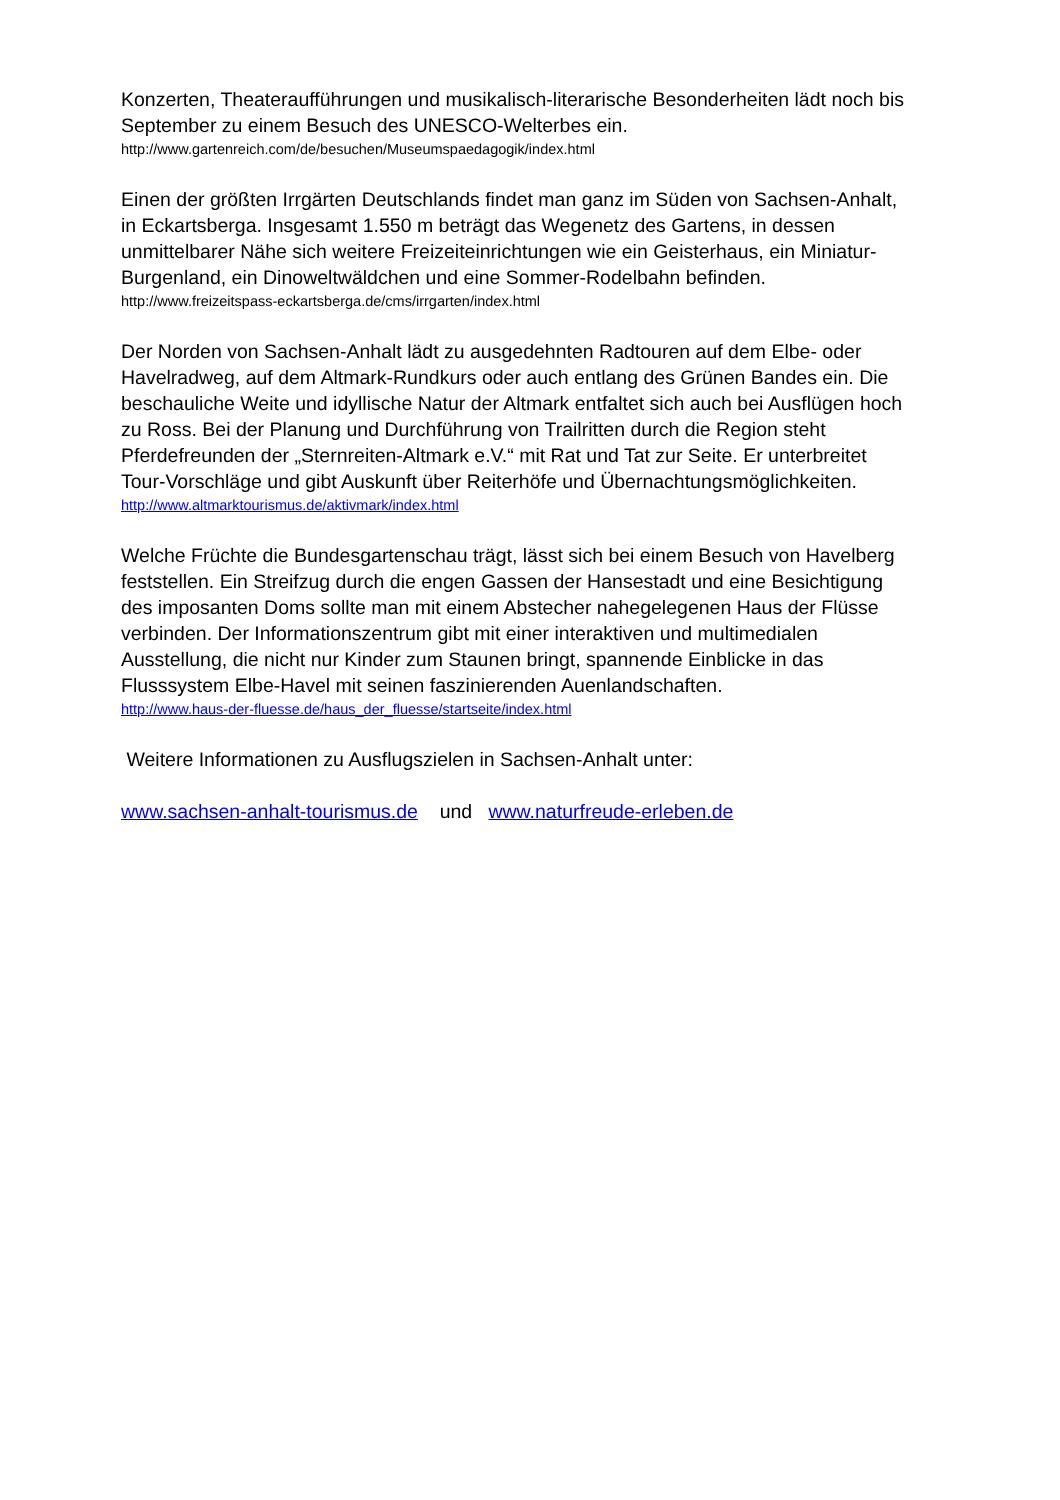Konzerten, Theateraufführungen und musikalisch-literarische Besonderheiten lädt noch bis September zu einem Besuch des UNESCO-Welterbes ein.
http://www.gartenreich.com/de/besuchen/Museumspaedagogik/index.html
Einen der größten Irrgärten Deutschlands findet man ganz im Süden von Sachsen-Anhalt, in Eckartsberga. Insgesamt 1.550 m beträgt das Wegenetz des Gartens, in dessen unmittelbarer Nähe sich weitere Freizeiteinrichtungen wie ein Geisterhaus, ein Miniatur-Burgenland, ein Dinoweltwäldchen und eine Sommer-Rodelbahn befinden.
http://www.freizeitspass-eckartsberga.de/cms/irrgarten/index.html
Der Norden von Sachsen-Anhalt lädt zu ausgedehnten Radtouren auf dem Elbe- oder Havelradweg, auf dem Altmark-Rundkurs oder auch entlang des Grünen Bandes ein. Die beschauliche Weite und idyllische Natur der Altmark entfaltet sich auch bei Ausflügen hoch zu Ross. Bei der Planung und Durchführung von Trailritten durch die Region steht Pferdefreunden der „Sternreiten-Altmark e.V.“ mit Rat und Tat zur Seite. Er unterbreitet Tour-Vorschläge und gibt Auskunft über Reiterhöfe und Übernachtungsmöglichkeiten.
http://www.altmarktourismus.de/aktivmark/index.html
Welche Früchte die Bundesgartenschau trägt, lässt sich bei einem Besuch von Havelberg feststellen. Ein Streifzug durch die engen Gassen der Hansestadt und eine Besichtigung des imposanten Doms sollte man mit einem Abstecher nahegelegenen Haus der Flüsse verbinden. Der Informationszentrum gibt mit einer interaktiven und multimedialen Ausstellung, die nicht nur Kinder zum Staunen bringt, spannende Einblicke in das Flusssystem Elbe-Havel mit seinen faszinierenden Auenlandschaften.
http://www.haus-der-fluesse.de/haus_der_fluesse/startseite/index.html
Weitere Informationen zu Ausflugszielen in Sachsen-Anhalt unter:
www.sachsen-anhalt-tourismus.de und www.naturfreude-erleben.de